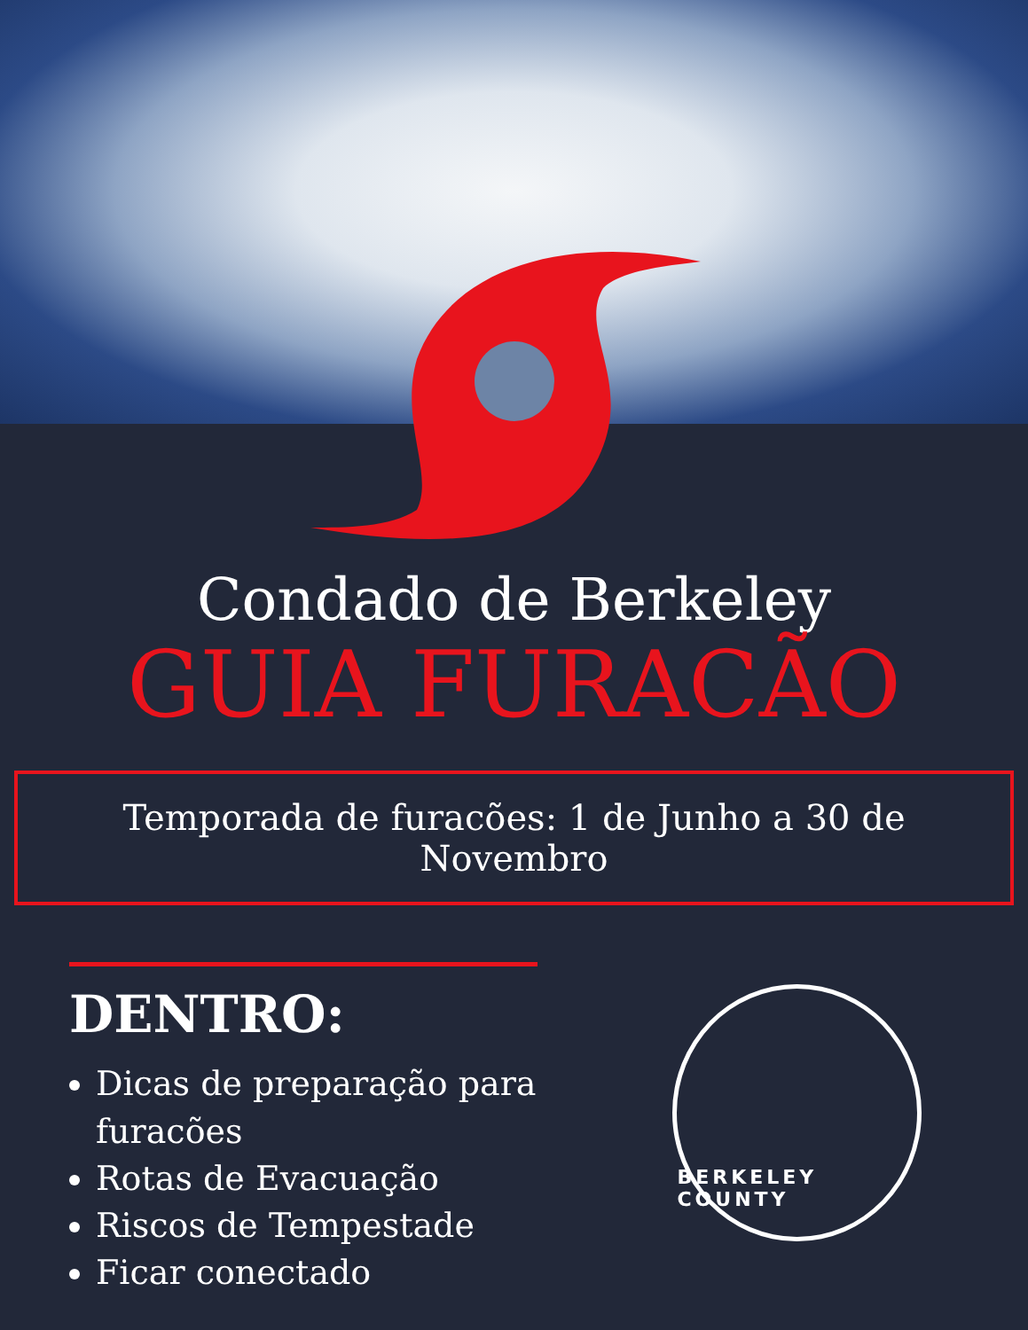Condado de Berkeley
GUIA FURACÃO
Temporada de furacões: 1 de Junho a 30 de Novembro
DENTRO:
Dicas de preparação para furacões
Rotas de Evacuação
Riscos de Tempestade
Ficar conectado
BERKELEY COUNTY